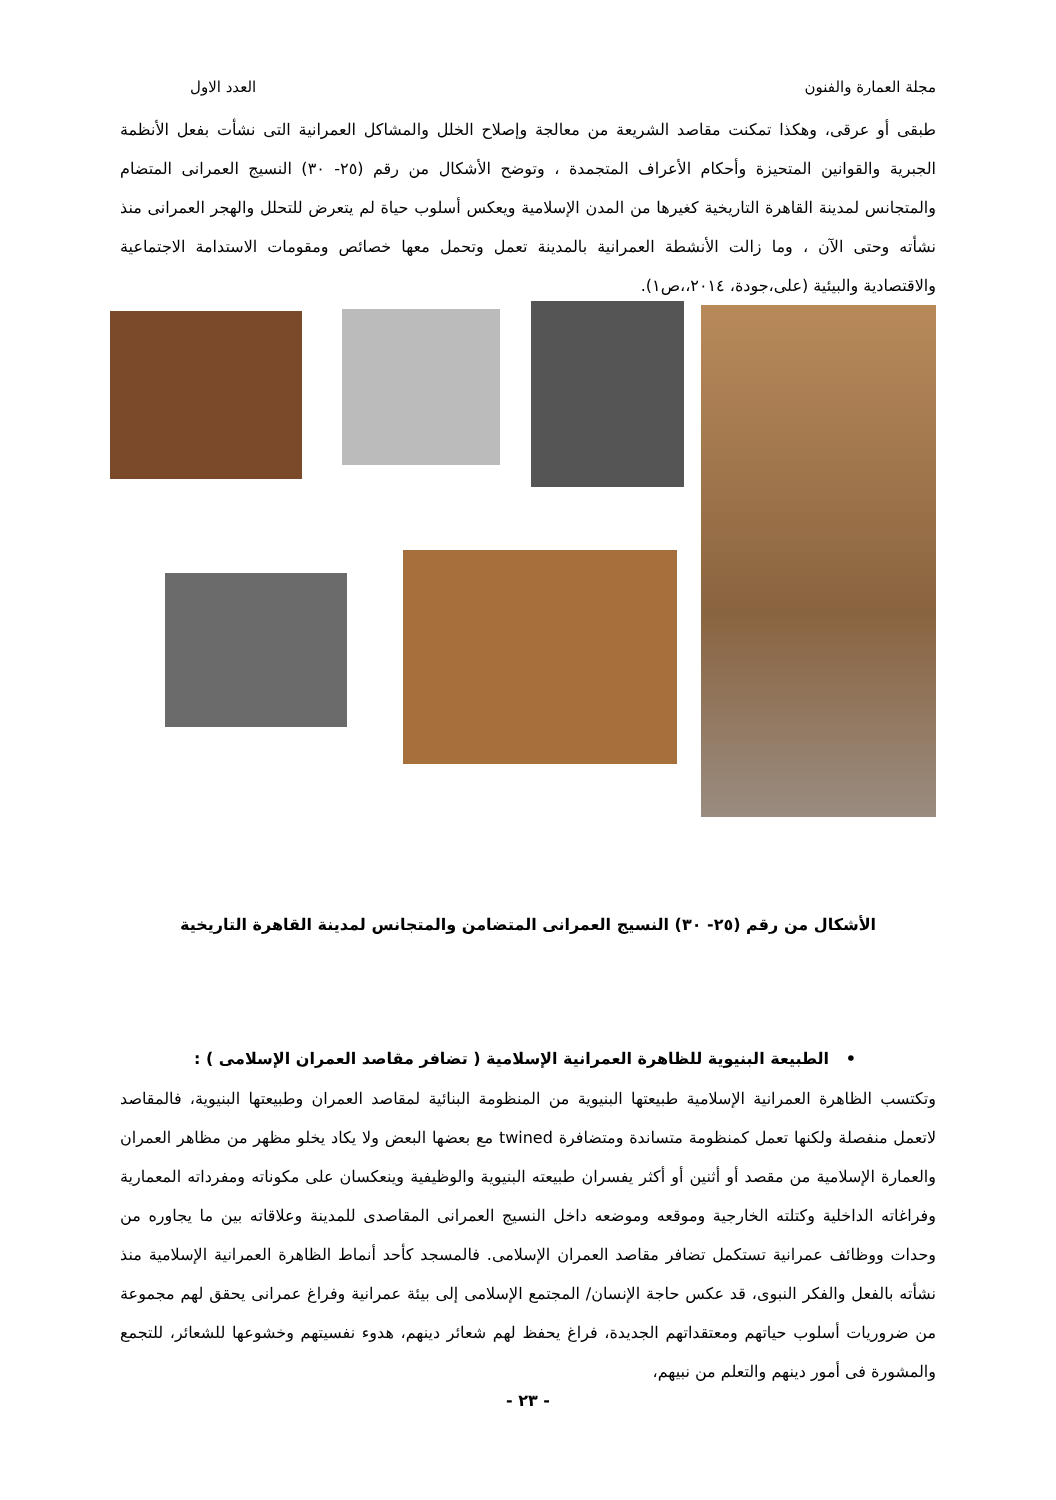مجلة العمارة والفنون العدد الاول
طبقى أو عرقى، وهكذا تمكنت مقاصد الشريعة من معالجة وإصلاح الخلل والمشاكل العمرانية التى نشأت بفعل الأنظمة الجبرية والقوانين المتحيزة وأحكام الأعراف المتجمدة ، وتوضح الأشكال من رقم (٢٥- ٣٠) النسيج العمرانى المتضام والمتجانس لمدينة القاهرة التاريخية كغيرها من المدن الإسلامية ويعكس أسلوب حياة لم يتعرض للتحلل والهجر العمرانى منذ نشأته وحتى الآن ، وما زالت الأنشطة العمرانية بالمدينة تعمل وتحمل معها خصائص ومقومات الاستدامة الاجتماعية والاقتصادية والبيئية (على،جودة، ٢٠١٤،،ص١).
الأشكال من رقم (٢٥- ٣٠) النسيج العمرانى المتضامن والمتجانس لمدينة القاهرة التاريخية
• الطبيعة البنيوية للظاهرة العمرانية الإسلامية ( تضافر مقاصد العمران الإسلامى ) :
وتكتسب الظاهرة العمرانية الإسلامية طبيعتها البنيوية من المنظومة البنائية لمقاصد العمران وطبيعتها البنيوية، فالمقاصد لاتعمل منفصلة ولكنها تعمل كمنظومة متساندة ومتضافرة twined مع بعضها البعض ولا يكاد يخلو مظهر من مظاهر العمران والعمارة الإسلامية من مقصد أو أثنين أو أكثر يفسران طبيعته البنيوية والوظيفية وينعكسان على مكوناته ومفرداته المعمارية وفراغاته الداخلية وكتلته الخارجية وموقعه وموضعه داخل النسيج العمرانى المقاصدى للمدينة وعلاقاته بين ما يجاوره من وحدات ووظائف عمرانية تستكمل تضافر مقاصد العمران الإسلامى. فالمسجد كأحد أنماط الظاهرة العمرانية الإسلامية منذ نشأته بالفعل والفكر النبوى، قد عكس حاجة الإنسان/ المجتمع الإسلامى إلى بيئة عمرانية وفراغ عمرانى يحقق لهم مجموعة من ضروريات أسلوب حياتهم ومعتقداتهم الجديدة، فراغ يحفظ لهم شعائر دينهم، هدوء نفسيتهم وخشوعها للشعائر، للتجمع والمشورة فى أمور دينهم والتعلم من نبيهم،
- ٢٣ -